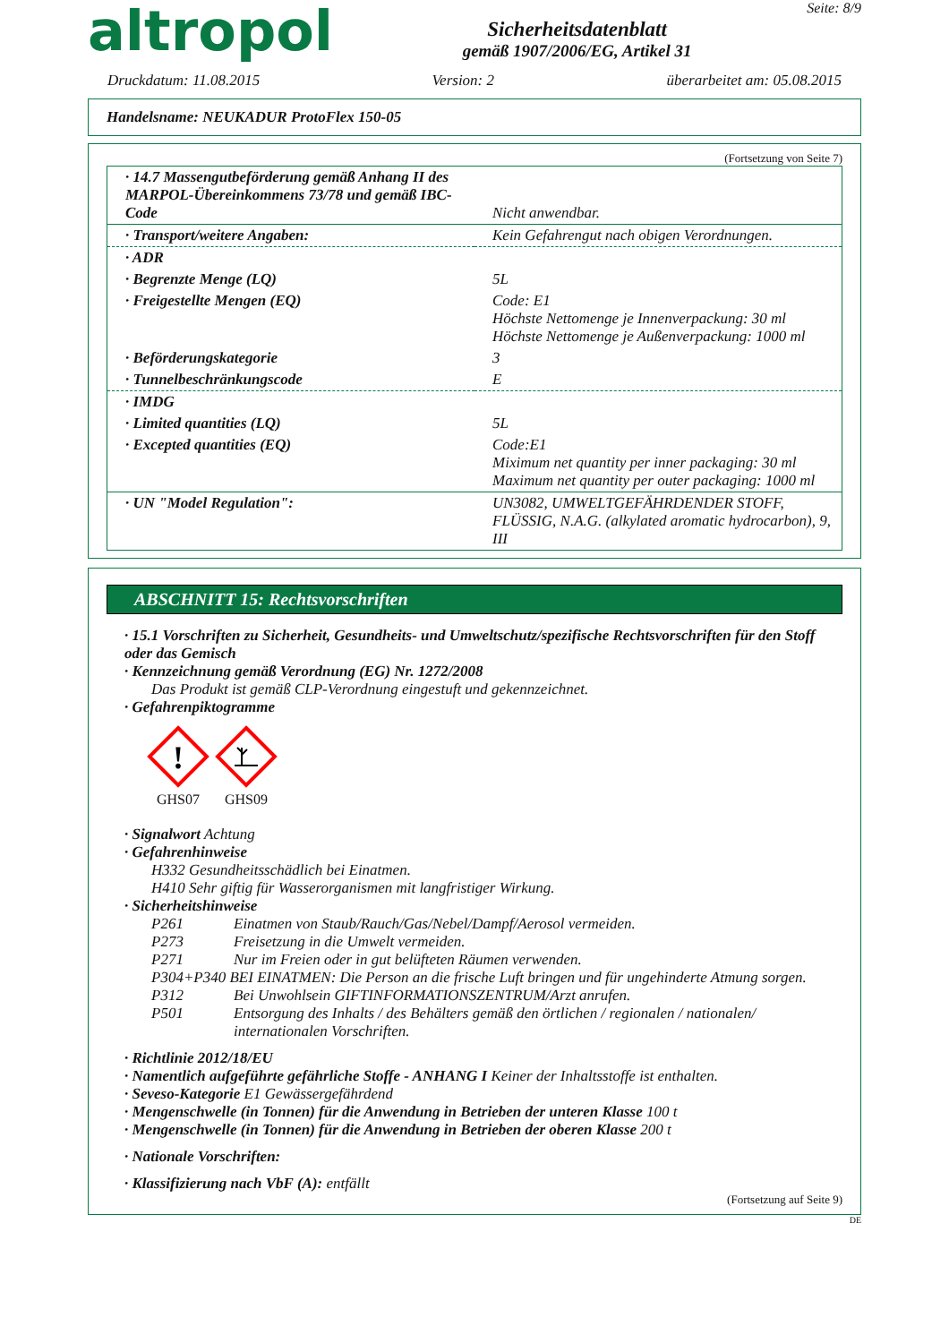altropol
Sicherheitsdatenblatt
gemäß 1907/2006/EG, Artikel 31
Seite: 8/9
Druckdatum: 11.08.2015 Version: 2 überarbeitet am: 05.08.2015
Handelsname: NEUKADUR ProtoFlex 150-05
(Fortsetzung von Seite 7)
| · 14.7 Massengutbeförderung gemäß Anhang II des MARPOL-Übereinkommens 73/78 und gemäß IBC-Code | Nicht anwendbar. |
| · Transport/weitere Angaben: | Kein Gefahrengut nach obigen Verordnungen. |
| · ADR | |
| · Begrenzte Menge (LQ) | 5L |
| · Freigestellte Mengen (EQ) | Code: E1 Höchste Nettomenge je Innenverpackung: 30 ml Höchste Nettomenge je Außenverpackung: 1000 ml |
| · Beförderungskategorie | 3 |
| · Tunnelbeschränkungscode | E |
| · IMDG | |
| · Limited quantities (LQ) | 5L |
| · Excepted quantities (EQ) | Code:E1 Miximum net quantity per inner packaging: 30 ml Maximum net quantity per outer packaging: 1000 ml |
| · UN "Model Regulation": | UN3082, UMWELTGEFÄHRDENDER STOFF, FLÜSSIG, N.A.G. (alkylated aromatic hydrocarbon), 9, III |
ABSCHNITT 15: Rechtsvorschriften
· 15.1 Vorschriften zu Sicherheit, Gesundheits- und Umweltschutz/spezifische Rechtsvorschriften für den Stoff oder das Gemisch
· Kennzeichnung gemäß Verordnung (EG) Nr. 1272/2008
Das Produkt ist gemäß CLP-Verordnung eingestuft und gekennzeichnet.
· Gefahrenpiktogramme
!
GHS07
GHS09
· Signalwort Achtung
· Gefahrenhinweise
H332 Gesundheitsschädlich bei Einatmen.
H410 Sehr giftig für Wasserorganismen mit langfristiger Wirkung.
· Sicherheitshinweise
P261 Einatmen von Staub/Rauch/Gas/Nebel/Dampf/Aerosol vermeiden.
P273 Freisetzung in die Umwelt vermeiden.
P271 Nur im Freien oder in gut belüfteten Räumen verwenden.
P304+P340 BEI EINATMEN: Die Person an die frische Luft bringen und für ungehinderte Atmung sorgen.
P312 Bei Unwohlsein GIFTINFORMATIONSZENTRUM/Arzt anrufen.
P501 Entsorgung des Inhalts / des Behälters gemäß den örtlichen / regionalen / nationalen/ internationalen Vorschriften.
· Richtlinie 2012/18/EU
· Namentlich aufgeführte gefährliche Stoffe - ANHANG I Keiner der Inhaltsstoffe ist enthalten.
· Seveso-Kategorie E1 Gewässergefährdend
· Mengenschwelle (in Tonnen) für die Anwendung in Betrieben der unteren Klasse 100 t
· Mengenschwelle (in Tonnen) für die Anwendung in Betrieben der oberen Klasse 200 t
· Nationale Vorschriften:
· Klassifizierung nach VbF (A): entfällt
(Fortsetzung auf Seite 9)
DE